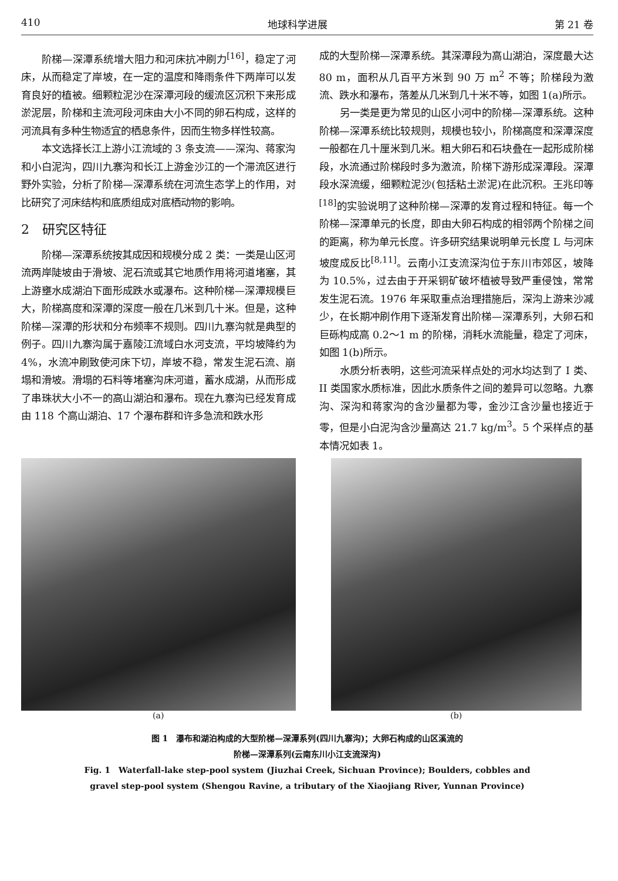410 地球科学进展 第 21 卷
阶梯—深潭系统增大阻力和河床抗冲刷力<sup>[16]</sup>，稳定了河床，从而稳定了岸坡，在一定的温度和降雨条件下两岸可以发育良好的植被。细颗粒泥沙在深潭河段的缓流区沉积下来形成淤泥层，阶梯和主流河段河床由大小不同的卵石构成，这样的河流具有多种生物适宜的栖息条件，因而生物多样性较高。
本文选择长江上游小江流域的 3 条支流——深沟、蒋家沟和小白泥沟，四川九寨沟和长江上游金沙江的一个滞流区进行野外实验，分析了阶梯—深潭系统在河流生态学上的作用，对比研究了河床结构和底质组成对底栖动物的影响。
2　研究区特征
阶梯—深潭系统按其成因和规模分成 2 类：一类是山区河流两岸陡坡由于滑坡、泥石流或其它地质作用将河道堵塞，其上游壅水成湖泊下面形成跌水或瀑布。这种阶梯—深潭规模巨大，阶梯高度和深潭的深度一般在几米到几十米。但是，这种阶梯—深潭的形状和分布频率不规则。四川九寨沟就是典型的例子。四川九寨沟属于嘉陵江流域白水河支流，平均坡降约为 4%，水流冲刷致使河床下切，岸坡不稳，常发生泥石流、崩塌和滑坡。滑塌的石料等堵塞沟床河道，蓄水成湖，从而形成了串珠状大小不一的高山湖泊和瀑布。现在九寨沟已经发育成由 118 个高山湖泊、17 个瀑布群和许多急流和跌水形
成的大型阶梯—深潭系统。其深潭段为高山湖泊，深度最大达 80 m，面积从几百平方米到 90 万 m<sup>2</sup> 不等；阶梯段为激流、跌水和瀑布，落差从几米到几十米不等，如图 1(a)所示。
另一类是更为常见的山区小河中的阶梯—深潭系统。这种阶梯—深潭系统比较规则，规模也较小，阶梯高度和深潭深度一般都在几十厘米到几米。粗大卵石和石块叠在一起形成阶梯段，水流通过阶梯段时多为激流，阶梯下游形成深潭段。深潭段水深流缓，细颗粒泥沙(包括粘土淤泥)在此沉积。王兆印等<sup>[18]</sup>的实验说明了这种阶梯—深潭的发育过程和特征。每一个阶梯—深潭单元的长度，即由大卵石构成的相邻两个阶梯之间的距离，称为单元长度。许多研究结果说明单元长度 L 与河床坡度成反比<sup>[8,11]</sup>。云南小江支流深沟位于东川市郊区，坡降为 10.5%，过去由于开采铜矿破坏植被导致严重侵蚀，常常发生泥石流。1976 年采取重点治理措施后，深沟上游来沙减少，在长期冲刷作用下逐渐发育出阶梯—深潭系列，大卵石和巨砾构成高 0.2～1 m 的阶梯，消耗水流能量，稳定了河床，如图 1(b)所示。
水质分析表明，这些河流采样点处的河水均达到了 I 类、II 类国家水质标准，因此水质条件之间的差异可以忽略。九寨沟、深沟和蒋家沟的含沙量都为零，金沙江含沙量也接近于零，但是小白泥沟含沙量高达 21.7 kg/m<sup>3</sup>。5 个采样点的基本情况如表 1。
(a) (b)
图 1　瀑布和湖泊构成的大型阶梯—深潭系列(四川九寨沟)；大卵石构成的山区溪流的
阶梯—深潭系列(云南东川小江支流深沟)
Fig. 1　Waterfall-lake step-pool system (Jiuzhai Creek, Sichuan Province); Boulders, cobbles and
gravel step-pool system (Shengou Ravine, a tributary of the Xiaojiang River, Yunnan Province)